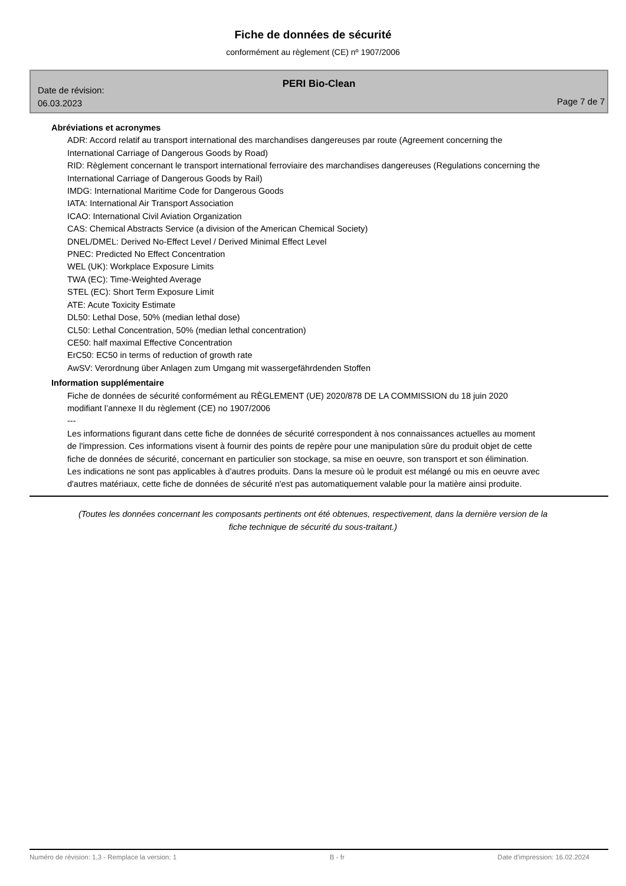Fiche de données de sécurité
conformément au règlement (CE) nº 1907/2006
PERI Bio-Clean
Date de révision:
06.03.2023
Page 7 de 7
Abréviations et acronymes
ADR: Accord relatif au transport international des marchandises dangereuses par route (Agreement concerning the International Carriage of Dangerous Goods by Road)
RID: Règlement concernant le transport international ferroviaire des marchandises dangereuses (Regulations concerning the International Carriage of Dangerous Goods by Rail)
IMDG: International Maritime Code for Dangerous Goods
IATA: International Air Transport Association
ICAO: International Civil Aviation Organization
CAS: Chemical Abstracts Service (a division of the American Chemical Society)
DNEL/DMEL: Derived No-Effect Level / Derived Minimal Effect Level
PNEC: Predicted No Effect Concentration
WEL (UK): Workplace Exposure Limits
TWA (EC): Time-Weighted Average
STEL (EC): Short Term Exposure Limit
ATE: Acute Toxicity Estimate
DL50: Lethal Dose, 50% (median lethal dose)
CL50: Lethal Concentration, 50% (median lethal concentration)
CE50: half maximal Effective Concentration
ErC50: EC50 in terms of reduction of growth rate
AwSV: Verordnung über Anlagen zum Umgang mit wassergefährdenden Stoffen
Information supplémentaire
Fiche de données de sécurité conformément au RÈGLEMENT (UE) 2020/878 DE LA COMMISSION du 18 juin 2020 modifiant l’annexe II du règlement (CE) no 1907/2006
---
Les informations figurant dans cette fiche de données de sécurité correspondent à nos connaissances actuelles au moment de l'impression. Ces informations visent à fournir des points de repère pour une manipulation sûre du produit objet de cette fiche de données de sécurité, concernant en particulier son stockage, sa mise en oeuvre, son transport et son élimination. Les indications ne sont pas applicables à d'autres produits. Dans la mesure où le produit est mélangé ou mis en oeuvre avec d'autres matériaux, cette fiche de données de sécurité n'est pas automatiquement valable pour la matière ainsi produite.
(Toutes les données concernant les composants pertinents ont été obtenues, respectivement, dans la dernière version de la fiche technique de sécurité du sous-traitant.)
Numéro de révision: 1,3 - Remplace la version: 1 B - fr Date d'impression: 16.02.2024